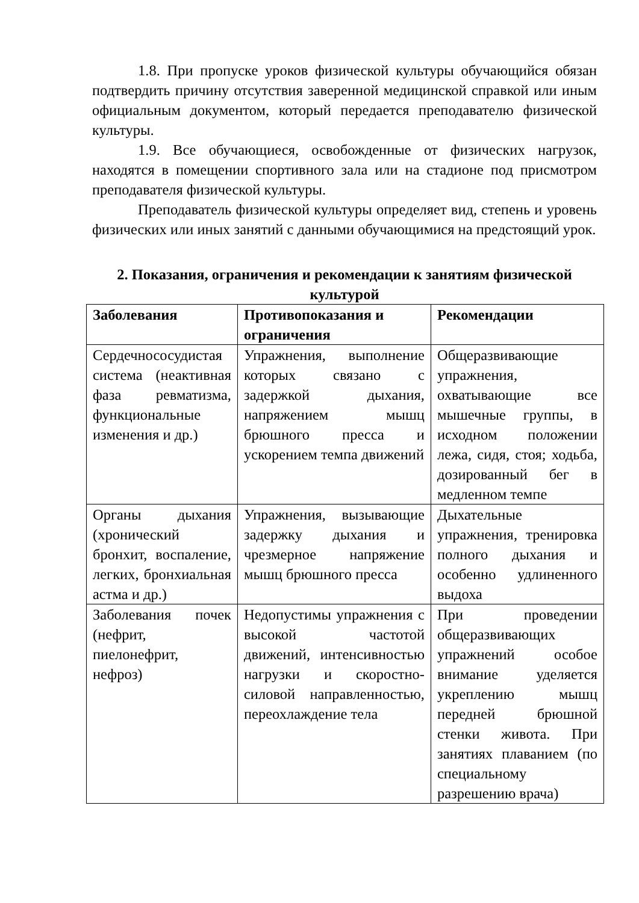1.8. При пропуске уроков физической культуры обучающийся обязан подтвердить причину отсутствия заверенной медицинской справкой или иным официальным документом, который передается преподавателю физической культуры.
1.9. Все обучающиеся, освобожденные от физических нагрузок, находятся в помещении спортивного зала или на стадионе под присмотром преподавателя физической культуры.
Преподаватель физической культуры определяет вид, степень и уровень физических или иных занятий с данными обучающимися на предстоящий урок.
2. Показания, ограничения и рекомендации к занятиям физической культурой
| Заболевания | Противопоказания и ограничения | Рекомендации |
| --- | --- | --- |
| Сердечнососудистая система (неактивная фаза ревматизма, функциональные изменения и др.) | Упражнения, выполнение которых связано с задержкой дыхания, напряжением мышц брюшного пресса и ускорением темпа движений | Общеразвивающие упражнения, охватывающие все мышечные группы, в исходном положении лежа, сидя, стоя; ходьба, дозированный бег в медленном темпе |
| Органы дыхания (хронический бронхит, воспаление, легких, бронхиальная астма и др.) | Упражнения, вызывающие задержку дыхания и чрезмерное напряжение мышц брюшного пресса | Дыхательные упражнения, тренировка полного дыхания и особенно удлиненного выдоха |
| Заболевания почек (нефрит, пиелонефрит, нефроз) | Недопустимы упражнения с высокой частотой движений, интенсивностью нагрузки и скоростно-силовой направленностью, переохлаждение тела | При проведении общеразвивающих упражнений особое внимание уделяется укреплению мышц передней брюшной стенки живота. При занятиях плаванием (по специальному разрешению врача) |